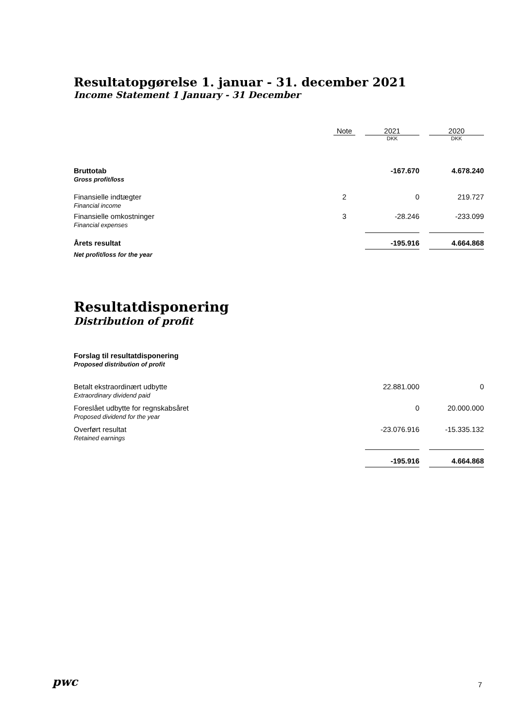Resultatopgørelse 1. januar - 31. december 2021
Income Statement 1 January - 31 December
| | Note | | 2021 | | 2020 |
| | | | DKK | | DKK |
| Bruttotab Gross profit/loss | | | -167.670 | | 4.678.240 |
| Finansielle indtægter Financial income | 2 | | 0 | | 219.727 |
| Finansielle omkostninger Financial expenses | 3 | | -28.246 | | -233.099 |
| Årets resultat Net profit/loss for the year | | | -195.916 | | 4.664.868 |
Resultatdisponering
Distribution of profit
| Forslag til resultatdisponering Proposed distribution of profit | | | |
| Betalt ekstraordinært udbytte Extraordinary dividend paid | 22.881.000 | | 0 |
| Foreslået udbytte for regnskabsåret Proposed dividend for the year | 0 | | 20.000.000 |
| Overført resultat Retained earnings | -23.076.916 | | -15.335.132 |
| | -195.916 | | 4.664.868 |
pwc
7